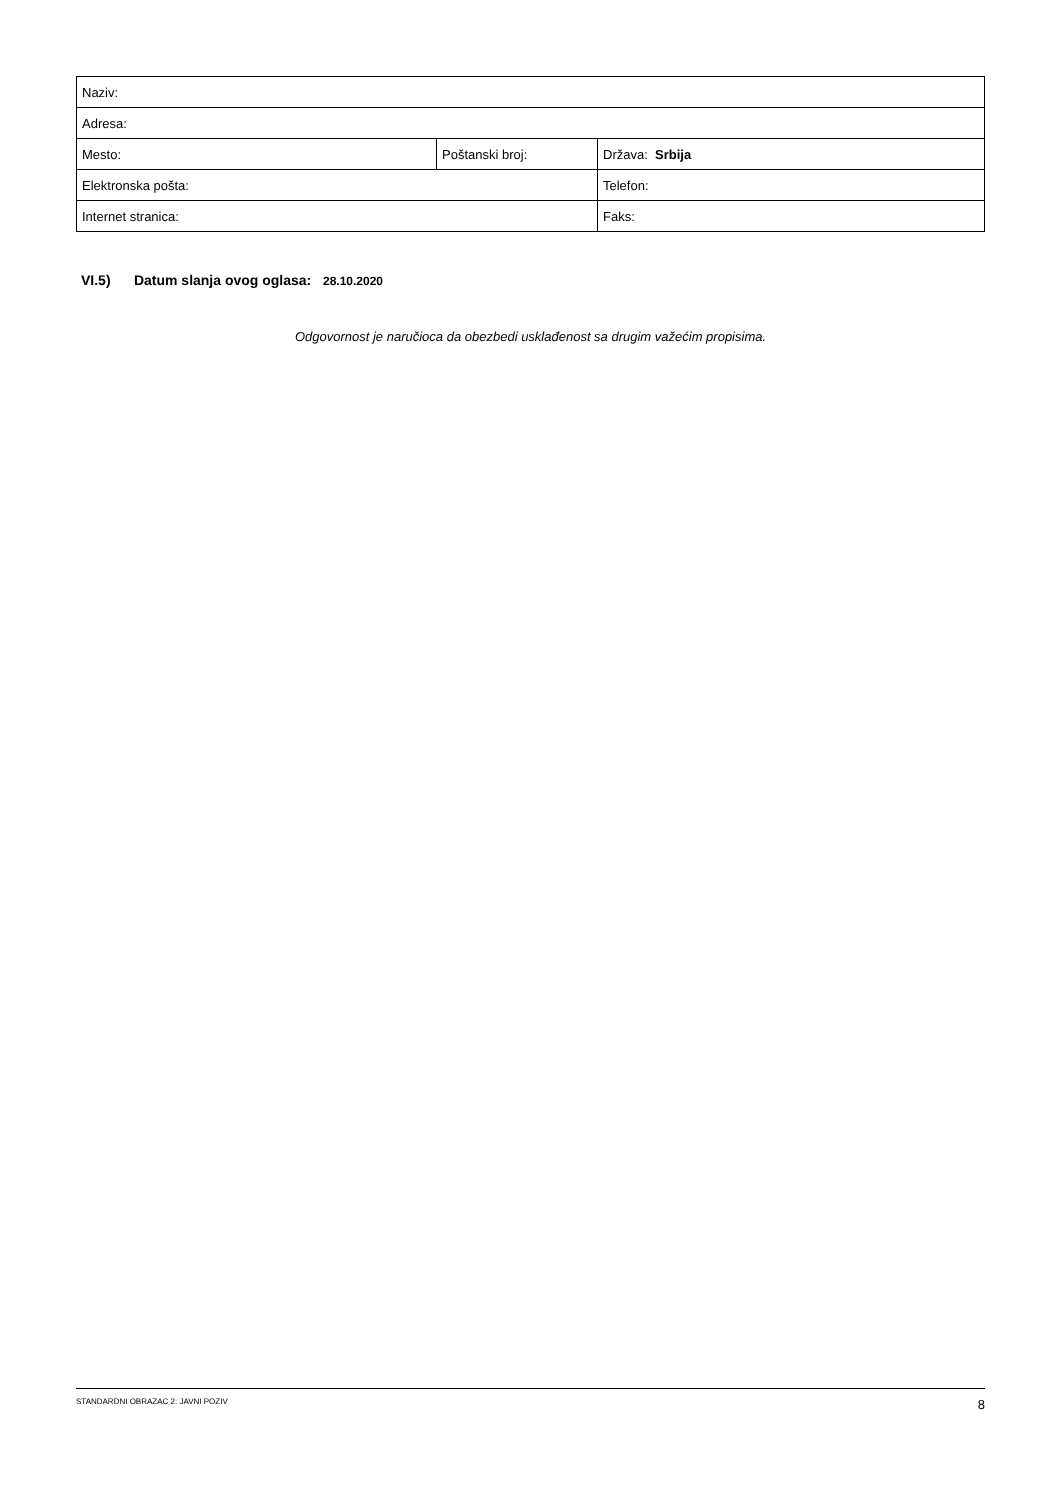| Naziv: | | |
| Adresa: | | |
| Mesto: | Poštanski broj: | Država: Srbija |
| Elektronska pošta: | | Telefon: |
| Internet stranica: | | Faks: |
VI.5) Datum slanja ovog oglasa: 28.10.2020
Odgovornost je naručioca da obezbedi usklađenost sa drugim važećim propisima.
STANDARDNI OBRAZAC 2: JAVNI POZIV 8